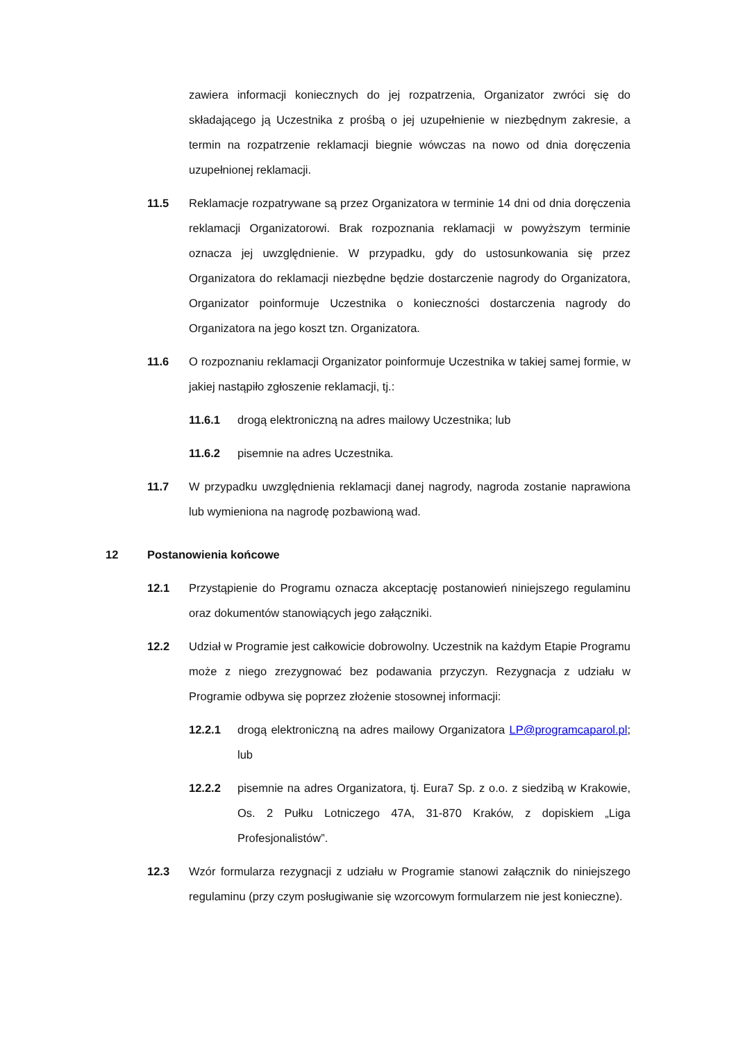zawiera informacji koniecznych do jej rozpatrzenia, Organizator zwróci się do składającego ją Uczestnika z prośbą o jej uzupełnienie w niezbędnym zakresie, a termin na rozpatrzenie reklamacji biegnie wówczas na nowo od dnia doręczenia uzupełnionej reklamacji.
11.5 Reklamacje rozpatrywane są przez Organizatora w terminie 14 dni od dnia doręczenia reklamacji Organizatorowi. Brak rozpoznania reklamacji w powyższym terminie oznacza jej uwzględnienie. W przypadku, gdy do ustosunkowania się przez Organizatora do reklamacji niezbędne będzie dostarczenie nagrody do Organizatora, Organizator poinformuje Uczestnika o konieczności dostarczenia nagrody do Organizatora na jego koszt tzn. Organizatora.
11.6 O rozpoznaniu reklamacji Organizator poinformuje Uczestnika w takiej samej formie, w jakiej nastąpiło zgłoszenie reklamacji, tj.:
11.6.1 drogą elektroniczną na adres mailowy Uczestnika; lub
11.6.2 pisemnie na adres Uczestnika.
11.7 W przypadku uwzględnienia reklamacji danej nagrody, nagroda zostanie naprawiona lub wymieniona na nagrodę pozbawioną wad.
12 Postanowienia końcowe
12.1 Przystąpienie do Programu oznacza akceptację postanowień niniejszego regulaminu oraz dokumentów stanowiących jego załączniki.
12.2 Udział w Programie jest całkowicie dobrowolny. Uczestnik na każdym Etapie Programu może z niego zrezygnować bez podawania przyczyn. Rezygnacja z udziału w Programie odbywa się poprzez złożenie stosownej informacji:
12.2.1 drogą elektroniczną na adres mailowy Organizatora LP@programcaparol.pl; lub
12.2.2 pisemnie na adres Organizatora, tj. Eura7 Sp. z o.o. z siedzibą w Krakowie, Os. 2 Pułku Lotniczego 47A, 31-870 Kraków, z dopiskiem „Liga Profesjonalistów”.
12.3 Wzór formularza rezygnacji z udziału w Programie stanowi załącznik do niniejszego regulaminu (przy czym posługiwanie się wzorcowym formularzem nie jest konieczne).